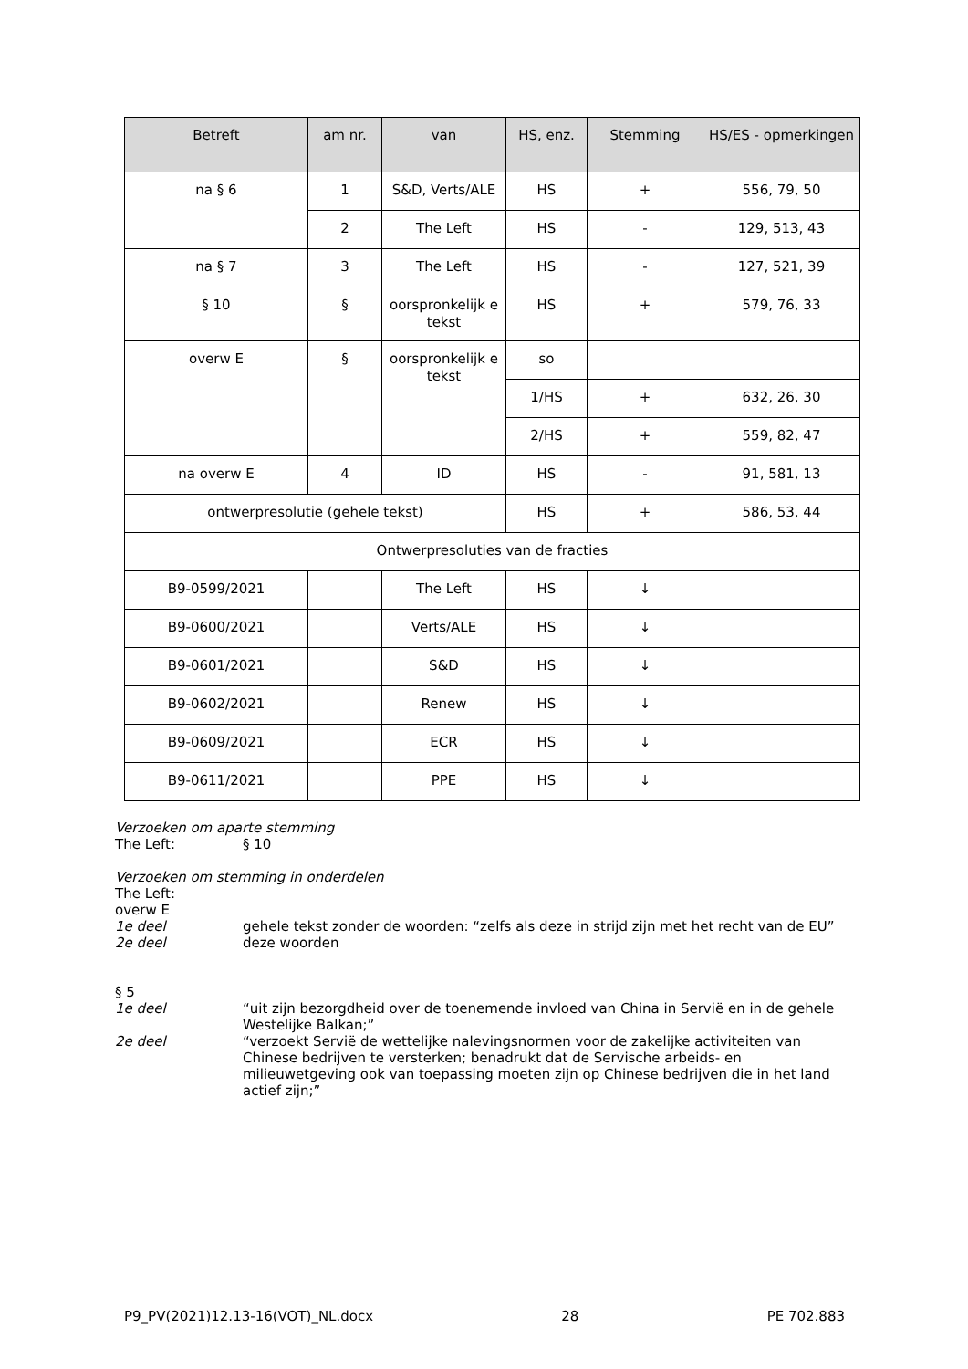| Betreft | am nr. | van | HS, enz. | Stemming | HS/ES - opmerkingen |
| --- | --- | --- | --- | --- | --- |
| na § 6 | 1 | S&D, Verts/ALE | HS | + | 556, 79, 50 |
| | 2 | The Left | HS | - | 129, 513, 43 |
| na § 7 | 3 | The Left | HS | - | 127, 521, 39 |
| § 10 | § | oorspronkelijk e tekst | HS | + | 579, 76, 33 |
| overw E | § | oorspronkelijk e tekst | so | | |
| | | | 1/HS | + | 632, 26, 30 |
| | | | 2/HS | + | 559, 82, 47 |
| na overw E | 4 | ID | HS | - | 91, 581, 13 |
| ontwerpresolutie (gehele tekst) | | | HS | + | 586, 53, 44 |
| Ontwerpresoluties van de fracties | | | | | |
| B9-0599/2021 | | The Left | HS | ↓ | |
| B9-0600/2021 | | Verts/ALE | HS | ↓ | |
| B9-0601/2021 | | S&D | HS | ↓ | |
| B9-0602/2021 | | Renew | HS | ↓ | |
| B9-0609/2021 | | ECR | HS | ↓ | |
| B9-0611/2021 | | PPE | HS | ↓ | |
Verzoeken om aparte stemming
The Left: § 10
Verzoeken om stemming in onderdelen
The Left:
overw E
1e deel gehele tekst zonder de woorden: “zelfs als deze in strijd zijn met het recht van de EU”
2e deel deze woorden
§ 5
1e deel “uit zijn bezorgdheid over de toenemende invloed van China in Servië en in de gehele Westelijke Balkan;”
2e deel “verzoekt Servië de wettelijke nalevingsnormen voor de zakelijke activiteiten van Chinese bedrijven te versterken; benadrukt dat de Servische arbeids- en milieuwetgeving ook van toepassing moeten zijn op Chinese bedrijven die in het land actief zijn;”
P9_PV(2021)12.13-16(VOT)_NL.docx 28 PE 702.883